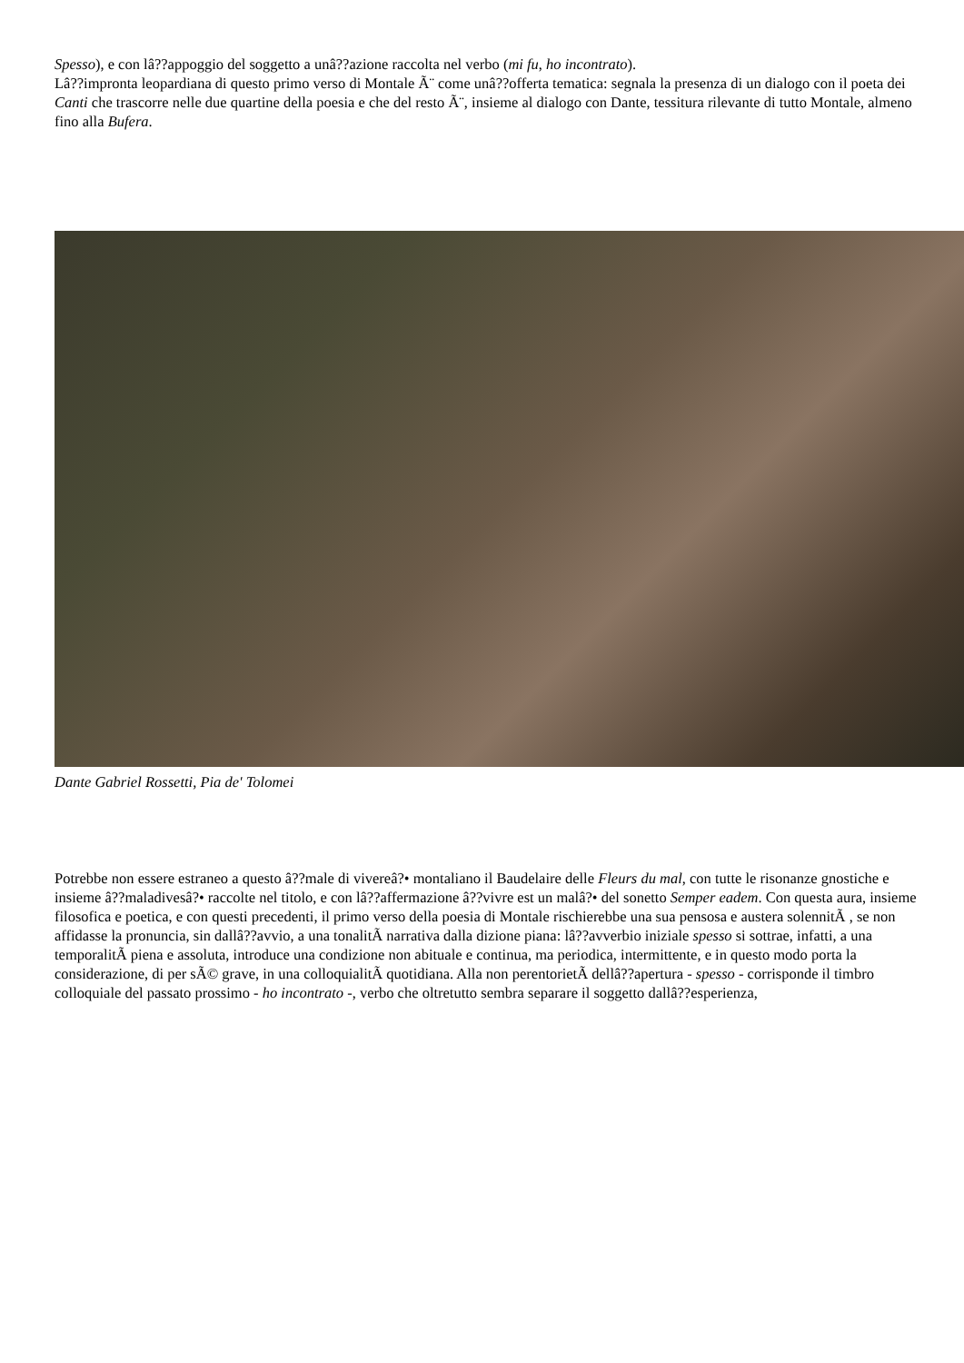Spesso), e con lâ??appoggio del soggetto a unâ??azione raccolta nel verbo (mi fu, ho incontrato).
Lâ??impronta leopardiana di questo primo verso di Montale Ã¨ come unâ??offerta tematica: segnala la presenza di un dialogo con il poeta dei Canti che trascorre nelle due quartine della poesia e che del resto Ã¨, insieme al dialogo con Dante, tessitura rilevante di tutto Montale, almeno fino alla Bufera.
Dante Gabriel Rossetti, Pia de' Tolomei
Potrebbe non essere estraneo a questo â??male di vivereâ?• montaliano il Baudelaire delle Fleurs du mal, con tutte le risonanze gnostiche e insieme â??maladivesâ?• raccolte nel titolo, e con lâ??affermazione â??vivre est un malâ?• del sonetto Semper eadem. Con questa aura, insieme filosofica e poetica, e con questi precedenti, il primo verso della poesia di Montale rischierebbe una sua pensosa e austera solennitÃ , se non affidasse la pronuncia, sin dallâ??avvio, a una tonalitÃ narrativa dalla dizione piana: lâ??avverbio iniziale spesso si sottrae, infatti, a una temporalitÃ piena e assoluta, introduce una condizione non abituale e continua, ma periodica, intermittente, e in questo modo porta la considerazione, di per sÃ© grave, in una colloquialitÃ quotidiana. Alla non perentorietÃ dellâ??apertura - spesso - corrisponde il timbro colloquiale del passato prossimo - ho incontrato -, verbo che oltretutto sembra separare il soggetto dallâ??esperienza,